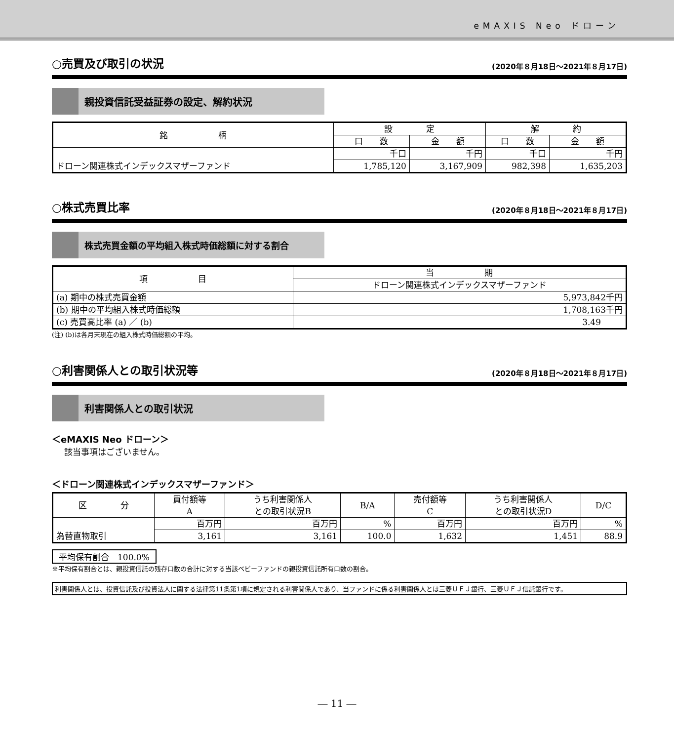eMAXIS Neo ドローン
○売買及び取引の状況 (2020年８月18日～2021年８月17日)
親投資信託受益証券の設定、解約状況
| 銘 柄 | 設 定 | | 解 約 | |
| --- | --- | --- | --- | --- |
| | 口 数 | 金 額 | 口 数 | 金 額 |
| ドローン関連株式インデックスマザーファンド | 千口 | 千円 | 千口 | 千円 |
| | 1,785,120 | 3,167,909 | 982,398 | 1,635,203 |
○株式売買比率 (2020年８月18日～2021年８月17日)
株式売買金額の平均組入株式時価総額に対する割合
| 項 目 | 当 期 |
| --- | --- |
| | ドローン関連株式インデックスマザーファンド |
| (a) 期中の株式売買金額 | 5,973,842千円 |
| (b) 期中の平均組入株式時価総額 | 1,708,163千円 |
| (c) 売買高比率 (a) ／ (b) | 3.49 |
(注) (b)は各月末現在の組入株式時価総額の平均。
○利害関係人との取引状況等 (2020年８月18日～2021年８月17日)
利害関係人との取引状況
＜eMAXIS Neo ドローン＞
該当事項はございません。
＜ドローン関連株式インデックスマザーファンド＞
| 区 分 | 買付額等 A | うち利害関係人 との取引状況B | B/A | 売付額等 C | うち利害関係人 との取引状況D | D/C |
| --- | --- | --- | --- | --- | --- | --- |
| 為替直物取引 | 百万円 | 百万円 | % | 百万円 | 百万円 | % |
| | 3,161 | 3,161 | 100.0 | 1,632 | 1,451 | 88.9 |
平均保有割合　100.0%
※平均保有割合とは、親投資信託の残存口数の合計に対する当該ベビーファンドの親投資信託所有口数の割合。
利害関係人とは、投資信託及び投資法人に関する法律第11条第1項に規定される利害関係人であり、当ファンドに係る利害関係人とは三菱ＵＦＪ銀行、三菱ＵＦＪ信託銀行です。
― 11 ―